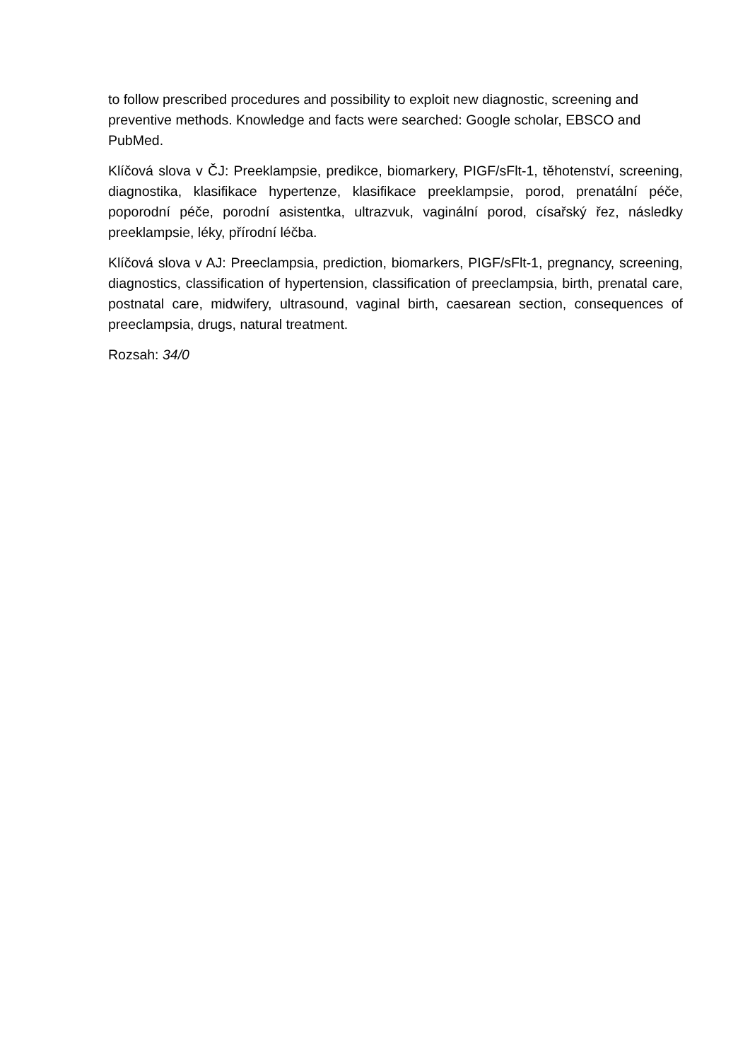to follow prescribed procedures and possibility to exploit new diagnostic, screening and preventive methods. Knowledge and facts were searched: Google scholar, EBSCO and PubMed.
Klíčová slova v ČJ: Preeklampsie, predikce, biomarkery, PIGF/sFlt-1, těhotenství, screening, diagnostika, klasifikace hypertenze, klasifikace preeklampsie, porod, prenatální péče, poporodní péče, porodní asistentka, ultrazvuk, vaginální porod, císařský řez, následky preeklampsie, léky, přírodní léčba.
Klíčová slova v AJ: Preeclampsia, prediction, biomarkers, PIGF/sFlt-1, pregnancy, screening, diagnostics, classification of hypertension, classification of preeclampsia, birth, prenatal care, postnatal care, midwifery, ultrasound, vaginal birth, caesarean section, consequences of preeclampsia, drugs, natural treatment.
Rozsah: 34/0